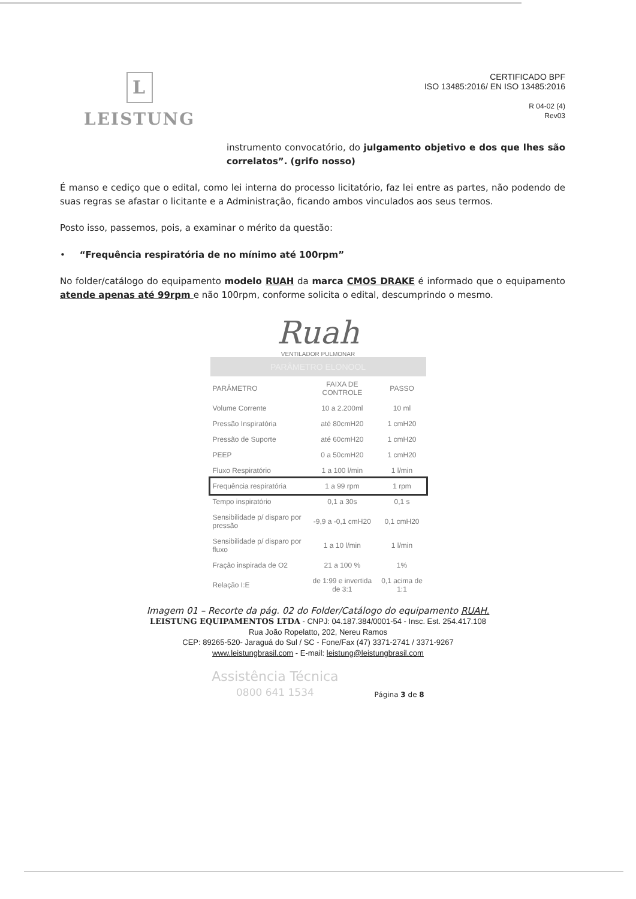L
LEISTUNG
CERTIFICADO BPF
ISO 13485:2016/ EN ISO 13485:2016
R 04-02 (4)
Rev03
instrumento convocatório, do julgamento objetivo e dos que lhes são correlatos”. (grifo nosso)
É manso e cediço que o edital, como lei interna do processo licitatório, faz lei entre as partes, não podendo de suas regras se afastar o licitante e a Administração, ficando ambos vinculados aos seus termos.
Posto isso, passemos, pois, a examinar o mérito da questão:
• “Frequência respiratória de no mínimo até 100rpm”
No folder/catálogo do equipamento modelo RUAH da marca CMOS DRAKE é informado que o equipamento atende apenas até 99rpm e não 100rpm, conforme solicita o edital, descumprindo o mesmo.
Ruah
VENTILADOR PULMONAR
PARÂMETRO ELONOOL
| PARÂMETRO | FAIXA DE CONTROLE | PASSO |
| --- | --- | --- |
| Volume Corrente | 10 a 2.200ml | 10 ml |
| Pressão Inspiratória | até 80cmH20 | 1 cmH20 |
| Pressão de Suporte | até 60cmH20 | 1 cmH20 |
| PEEP | 0 a 50cmH20 | 1 cmH20 |
| Fluxo Respiratório | 1 a 100 l/min | 1 l/min |
| Frequência respiratória | 1 a 99 rpm | 1 rpm |
| Tempo inspiratório | 0,1 a 30s | 0,1 s |
| Sensibilidade p/ disparo por pressão | -9,9 a -0,1 cmH20 | 0,1 cmH20 |
| Sensibilidade p/ disparo por fluxo | 1 a 10 l/min | 1 l/min |
| Fração inspirada de O2 | 21 a 100 % | 1% |
| Relação I:E | de 1:99 e invertida de 3:1 | 0,1 acima de 1:1 |
Imagem 01 – Recorte da pág. 02 do Folder/Catálogo do equipamento RUAH.
LEISTUNG EQUIPAMENTOS LTDA - CNPJ: 04.187.384/0001-54 - Insc. Est. 254.417.108
Rua João Ropelatto, 202, Nereu Ramos
CEP: 89265-520- Jaraguá do Sul / SC - Fone/Fax (47) 3371-2741 / 3371-9267
www.leistungbrasil.com - E-mail: leistung@leistungbrasil.com
Assistência Técnica
0800 641 1534
Página 3 de 8